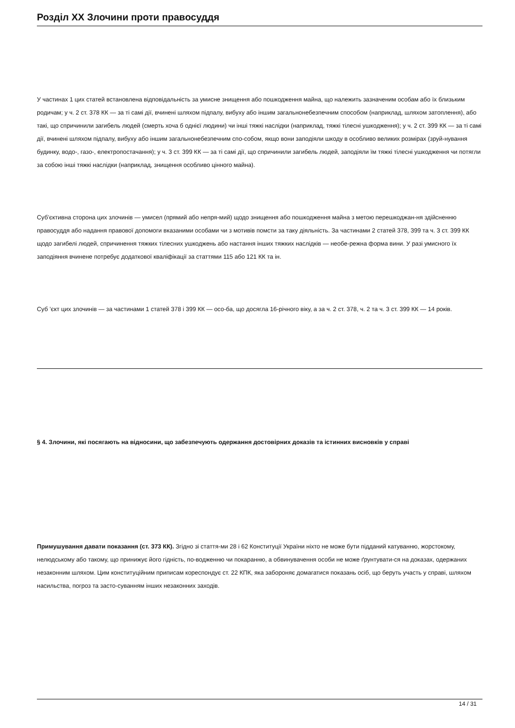Розділ XX Злочини проти правосуддя
У частинах 1 цих статей встановлена відповідальність за умисне знищення або пошкодження майна, що належить зазначеним особам або їх близьким родичам; у ч. 2 ст. 378 КК — за ті самі дії, вчинені шляхом підпалу, вибуху або іншим загальнонебезпечним способом (наприклад, шляхом затоплення), або такі, що спричинили загибель людей (смерть хоча б однієї людини) чи інші тяжкі наслідки (наприклад, тяжкі тілесні ушкодження); у ч. 2 ст. 399 КК — за ті самі дії, вчинені шляхом підпалу, вибуху або іншим загальнонебезпечним спо-собом, якщо вони заподіяли шкоду в особливо великих розмірах (зруй-нування будинку, водо-, газо-, електропостачання); у ч. 3 ст. 399 КК — за ті самі дії, що спричинили загибель людей, заподіяли їм тяжкі тілесні ушкодження чи потягли за собою інші тяжкі наслідки (наприклад, знищення особливо цінного майна).
Суб’єктивна сторона цих злочинів — умисел (прямий або непря-мий) щодо знищення або пошкодження майна з метою перешкоджан-ня здійсненню правосуддя або надання правової допомоги вказаними особами чи з мотивів помсти за таку діяльність. За частинами 2 статей 378, 399 та ч. 3 ст. 399 КК щодо загибелі людей, спричинення тяжких тілесних ушкоджень або настання інших тяжких наслідків — необе-режна форма вини. У разі умисного їх заподіяння вчинене потребує додаткової кваліфікації за статтями 115 або 121 КК та ін.
Суб ’єкт цих злочинів — за частинами 1 статей 378 і 399 КК — осо-ба, що досягла 16-річного віку, а за ч. 2 ст. 378, ч. 2 та ч. 3 ст. 399 КК — 14 років.
§ 4. Злочини, які посягають на відносини, що забезпечують одержання достовірних доказів та істинних висновків у справі
Примушування давати показання (ст. 373 КК). Згідно зі стаття-ми 28 і 62 Конституції України ніхто не може бути підданий катуванню, жорстокому, нелюдському або такому, що принижує його гідність, по-водженню чи покаранню, а обвинувачення особи не може ґрунтувати-ся на доказах, одержаних незаконним шляхом. Цим конституційним приписам кореспондує ст. 22 КПК, яка забороняє домагатися показань осіб, що беруть участь у справі, шляхом насильства, погроз та засто-суванням інших незаконних заходів.
14 / 31